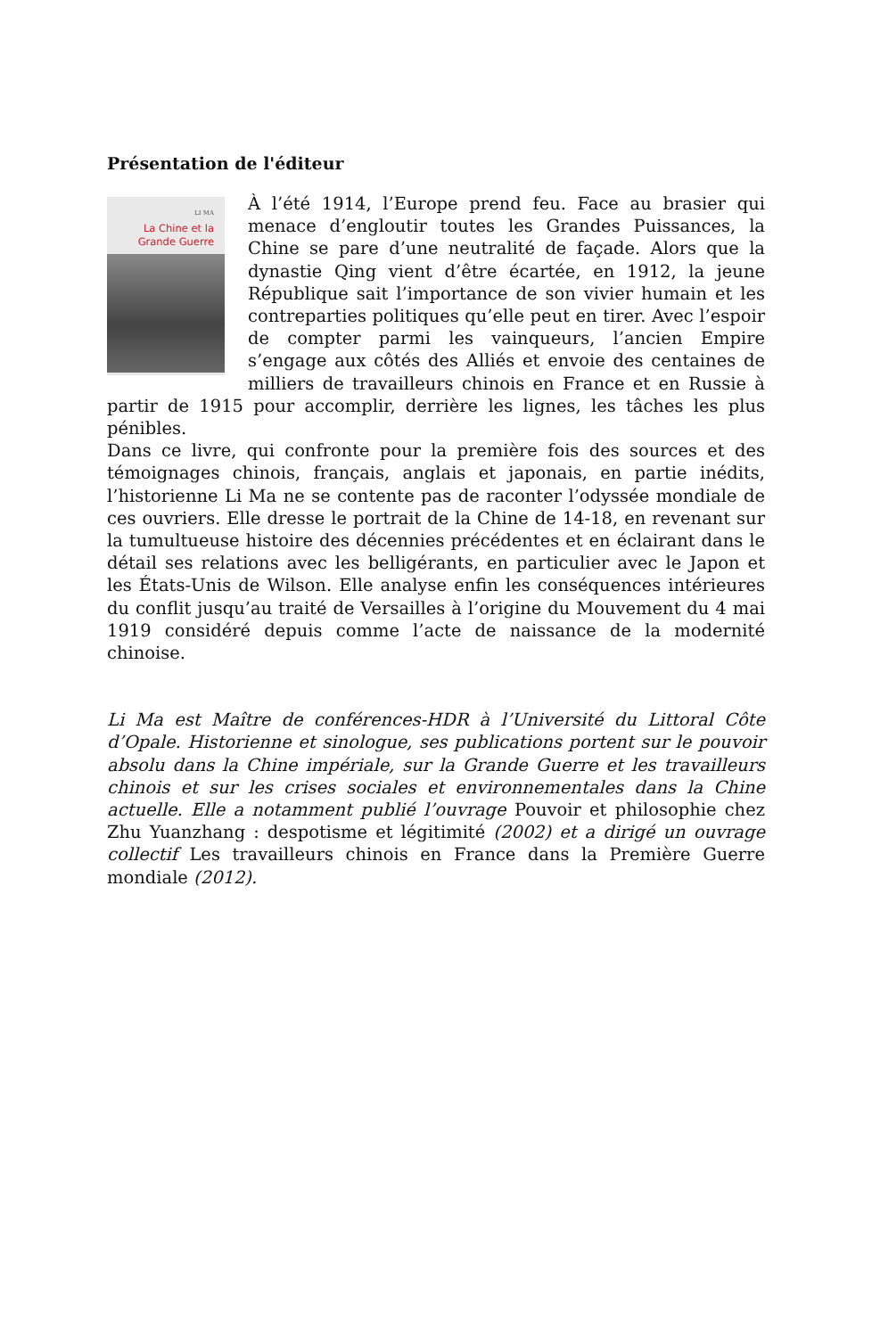Présentation de l'éditeur
LI MA
La Chine et la
Grande Guerre
À l’été 1914, l’Europe prend feu. Face au brasier qui menace d’engloutir toutes les Grandes Puissances, la Chine se pare d’une neutralité de façade. Alors que la dynastie Qing vient d’être écartée, en 1912, la jeune République sait l’importance de son vivier humain et les contreparties politiques qu’elle peut en tirer. Avec l’espoir de compter parmi les vainqueurs, l’ancien Empire s’engage aux côtés des Alliés et envoie des centaines de milliers de travailleurs chinois en France et en Russie à partir de 1915 pour accomplir, derrière les lignes, les tâches les plus pénibles.
Dans ce livre, qui confronte pour la première fois des sources et des témoignages chinois, français, anglais et japonais, en partie inédits, l’historienne Li Ma ne se contente pas de raconter l’odyssée mondiale de ces ouvriers. Elle dresse le portrait de la Chine de 14-18, en revenant sur la tumultueuse histoire des décennies précédentes et en éclairant dans le détail ses relations avec les belligérants, en particulier avec le Japon et les États-Unis de Wilson. Elle analyse enfin les conséquences intérieures du conflit jusqu’au traité de Versailles à l’origine du Mouvement du 4 mai 1919 considéré depuis comme l’acte de naissance de la modernité chinoise.
Li Ma est Maître de conférences-HDR à l’Université du Littoral Côte d’Opale. Historienne et sinologue, ses publications portent sur le pouvoir absolu dans la Chine impériale, sur la Grande Guerre et les travailleurs chinois et sur les crises sociales et environnementales dans la Chine actuelle. Elle a notamment publié l’ouvrage Pouvoir et philosophie chez Zhu Yuanzhang : despotisme et légitimité (2002) et a dirigé un ouvrage collectif Les travailleurs chinois en France dans la Première Guerre mondiale (2012).